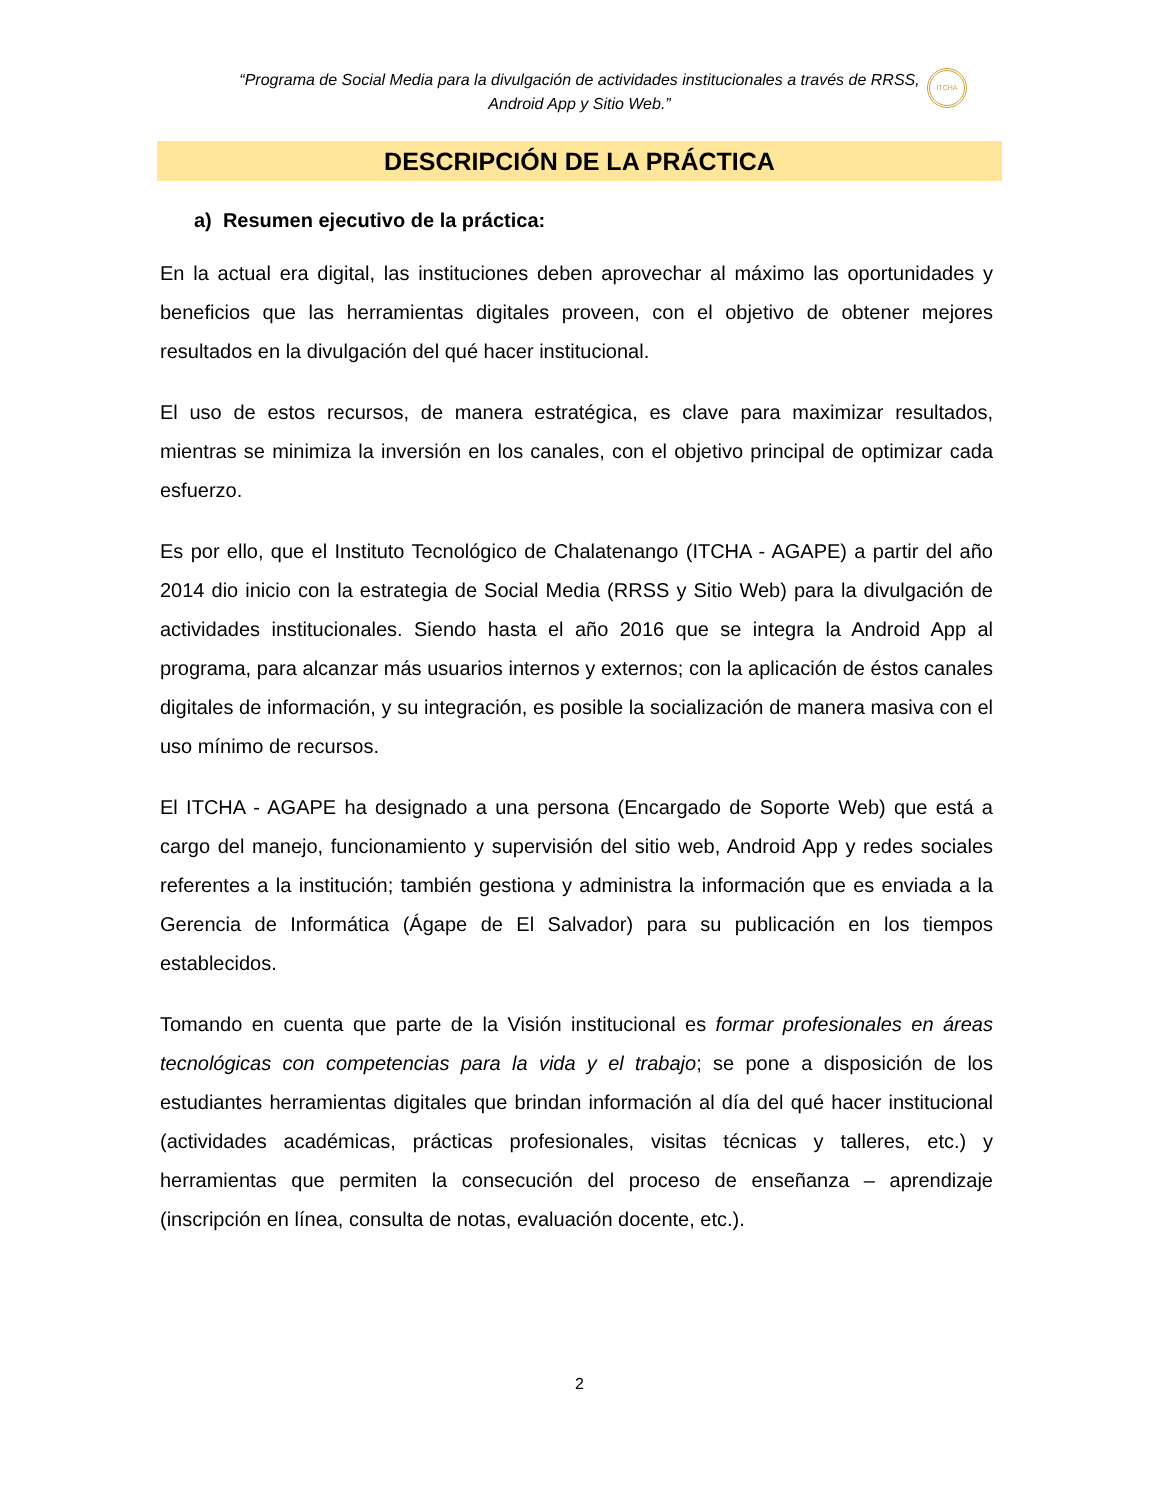“Programa de Social Media para la divulgación de actividades institucionales a través de RRSS,
Android App y Sitio Web.”
ITCHA
DESCRIPCIÓN DE LA PRÁCTICA
a) Resumen ejecutivo de la práctica:
En la actual era digital, las instituciones deben aprovechar al máximo las oportunidades y beneficios que las herramientas digitales proveen, con el objetivo de obtener mejores resultados en la divulgación del qué hacer institucional.
El uso de estos recursos, de manera estratégica, es clave para maximizar resultados, mientras se minimiza la inversión en los canales, con el objetivo principal de optimizar cada esfuerzo.
Es por ello, que el Instituto Tecnológico de Chalatenango (ITCHA - AGAPE) a partir del año 2014 dio inicio con la estrategia de Social Media (RRSS y Sitio Web) para la divulgación de actividades institucionales. Siendo hasta el año 2016 que se integra la Android App al programa, para alcanzar más usuarios internos y externos; con la aplicación de éstos canales digitales de información, y su integración, es posible la socialización de manera masiva con el uso mínimo de recursos.
El ITCHA - AGAPE ha designado a una persona (Encargado de Soporte Web) que está a cargo del manejo, funcionamiento y supervisión del sitio web, Android App y redes sociales referentes a la institución; también gestiona y administra la información que es enviada a la Gerencia de Informática (Ágape de El Salvador) para su publicación en los tiempos establecidos.
Tomando en cuenta que parte de la Visión institucional es formar profesionales en áreas tecnológicas con competencias para la vida y el trabajo; se pone a disposición de los estudiantes herramientas digitales que brindan información al día del qué hacer institucional (actividades académicas, prácticas profesionales, visitas técnicas y talleres, etc.) y herramientas que permiten la consecución del proceso de enseñanza – aprendizaje (inscripción en línea, consulta de notas, evaluación docente, etc.).
2